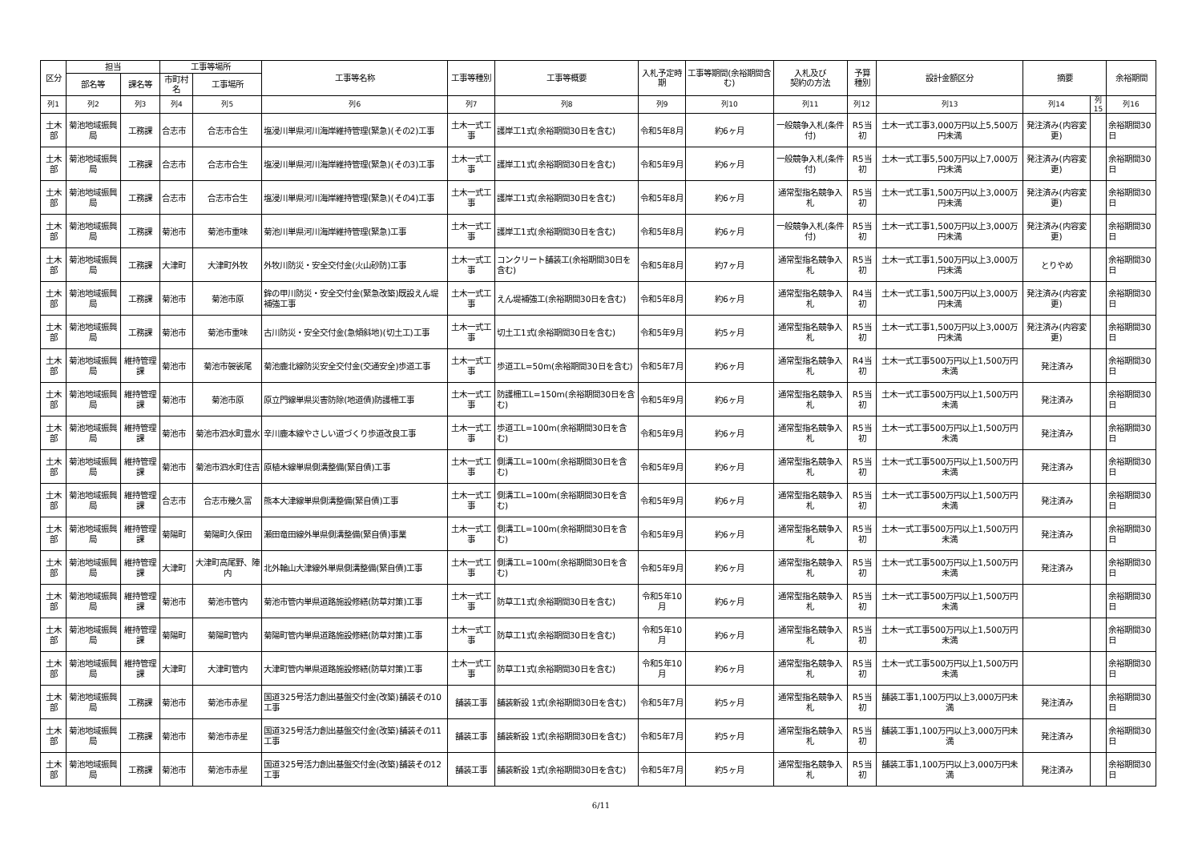| 区分 | 担当 | | 工事等場所 | | 工事等名称 | 工事等種別 | 工事等概要 | 入札予定時期 | 工事等期間(余裕期間含む) | 入札及び 契約の方法 | 予算 種別 | 設計金額区分 | 摘要 | | 余裕期間 |
| --- | --- | --- | --- | --- | --- | --- | --- | --- | --- | --- | --- | --- | --- | --- | --- |
| | 部名等 | 課名等 | 市町村名 | 工事場所 | | | | | | | | | | | |
| 列1 | 列2 | 列3 | 列4 | 列5 | 列6 | 列7 | 列8 | 列9 | 列10 | 列11 | 列12 | 列13 | 列14 | 列15 | 列16 |
| 土木部 | 菊池地域振興局 | 工務課 | 合志市 | 合志市合生 | 塩浸川単県河川海岸維持管理(緊急)(その2)工事 | 土木一式工事 | 護岸工1式(余裕期間30日を含む) | 令和5年8月 | 約6ヶ月 | 一般競争入札(条件付) | R5当初 | 土木一式工事3,000万円以上5,500万円未満 | 発注済み(内容変更) | | 余裕期間30日 |
| 土木部 | 菊池地域振興局 | 工務課 | 合志市 | 合志市合生 | 塩浸川単県河川海岸維持管理(緊急)(その3)工事 | 土木一式工事 | 護岸工1式(余裕期間30日を含む) | 令和5年9月 | 約6ヶ月 | 一般競争入札(条件付) | R5当初 | 土木一式工事5,500万円以上7,000万円未満 | 発注済み(内容変更) | | 余裕期間30日 |
| 土木部 | 菊池地域振興局 | 工務課 | 合志市 | 合志市合生 | 塩浸川単県河川海岸維持管理(緊急)(その4)工事 | 土木一式工事 | 護岸工1式(余裕期間30日を含む) | 令和5年8月 | 約6ヶ月 | 通常型指名競争入札 | R5当初 | 土木一式工事1,500万円以上3,000万円未満 | 発注済み(内容変更) | | 余裕期間30日 |
| 土木部 | 菊池地域振興局 | 工務課 | 菊池市 | 菊池市重味 | 菊池川単県河川海岸維持管理(緊急)工事 | 土木一式工事 | 護岸工1式(余裕期間30日を含む) | 令和5年8月 | 約6ヶ月 | 一般競争入札(条件付) | R5当初 | 土木一式工事1,500万円以上3,000万円未満 | 発注済み(内容変更) | | 余裕期間30日 |
| 土木部 | 菊池地域振興局 | 工務課 | 大津町 | 大津町外牧 | 外牧川防災・安全交付金(火山砂防)工事 | 土木一式工事 | コンクリート舗装工(余裕期間30日を含む) | 令和5年8月 | 約7ヶ月 | 通常型指名競争入札 | R5当初 | 土木一式工事1,500万円以上3,000万円未満 | とりやめ | | 余裕期間30日 |
| 土木部 | 菊池地域振興局 | 工務課 | 菊池市 | 菊池市原 | 鉾の甲川防災・安全交付金(緊急改築)既設えん堤補強工事 | 土木一式工事 | えん堤補強工(余裕期間30日を含む) | 令和5年8月 | 約6ヶ月 | 通常型指名競争入札 | R4当初 | 土木一式工事1,500万円以上3,000万円未満 | 発注済み(内容変更) | | 余裕期間30日 |
| 土木部 | 菊池地域振興局 | 工務課 | 菊池市 | 菊池市重味 | 古川防災・安全交付金(急傾斜地)(切土工)工事 | 土木一式工事 | 切土工1式(余裕期間30日を含む) | 令和5年9月 | 約5ヶ月 | 通常型指名競争入札 | R5当初 | 土木一式工事1,500万円以上3,000万円未満 | 発注済み(内容変更) | | 余裕期間30日 |
| 土木部 | 菊池地域振興局 | 維持管理課 | 菊池市 | 菊池市袈裟尾 | 菊池鹿北線防災安全交付金(交通安全)歩道工事 | 土木一式工事 | 歩道工L=50m(余裕期間30日を含む) | 令和5年7月 | 約6ヶ月 | 通常型指名競争入札 | R4当初 | 土木一式工事500万円以上1,500万円未満 | 発注済み | | 余裕期間30日 |
| 土木部 | 菊池地域振興局 | 維持管理課 | 菊池市 | 菊池市原 | 原立門線単県災害防除(地道債)防護柵工事 | 土木一式工事 | 防護柵工L=150m(余裕期間30日を含む) | 令和5年9月 | 約6ヶ月 | 通常型指名競争入札 | R5当初 | 土木一式工事500万円以上1,500万円未満 | 発注済み | | 余裕期間30日 |
| 土木部 | 菊池地域振興局 | 維持管理課 | 菊池市 | 菊池市泗水町豊水 | 辛川鹿本線やさしい道づくり歩道改良工事 | 土木一式工事 | 歩道工L=100m(余裕期間30日を含む) | 令和5年9月 | 約6ヶ月 | 通常型指名競争入札 | R5当初 | 土木一式工事500万円以上1,500万円未満 | 発注済み | | 余裕期間30日 |
| 土木部 | 菊池地域振興局 | 維持管理課 | 菊池市 | 菊池市泗水町住吉 | 原植木線単県側溝整備(緊自債)工事 | 土木一式工事 | 側溝工L=100m(余裕期間30日を含む) | 令和5年9月 | 約6ヶ月 | 通常型指名競争入札 | R5当初 | 土木一式工事500万円以上1,500万円未満 | 発注済み | | 余裕期間30日 |
| 土木部 | 菊池地域振興局 | 維持管理課 | 合志市 | 合志市幾久富 | 熊本大津線単県側溝整備(緊自債)工事 | 土木一式工事 | 側溝工L=100m(余裕期間30日を含む) | 令和5年9月 | 約6ヶ月 | 通常型指名競争入札 | R5当初 | 土木一式工事500万円以上1,500万円未満 | 発注済み | | 余裕期間30日 |
| 土木部 | 菊池地域振興局 | 維持管理課 | 菊陽町 | 菊陽町久保田 | 瀬田竜田線外単県側溝整備(緊自債)事業 | 土木一式工事 | 側溝工L=100m(余裕期間30日を含む) | 令和5年9月 | 約6ヶ月 | 通常型指名競争入札 | R5当初 | 土木一式工事500万円以上1,500万円未満 | 発注済み | | 余裕期間30日 |
| 土木部 | 菊池地域振興局 | 維持管理課 | 大津町 | 大津町高尾野、陣内 | 北外輪山大津線外単県側溝整備(緊自債)工事 | 土木一式工事 | 側溝工L=100m(余裕期間30日を含む) | 令和5年9月 | 約6ヶ月 | 通常型指名競争入札 | R5当初 | 土木一式工事500万円以上1,500万円未満 | 発注済み | | 余裕期間30日 |
| 土木部 | 菊池地域振興局 | 維持管理課 | 菊池市 | 菊池市管内 | 菊池市管内単県道路施設修繕(防草対策)工事 | 土木一式工事 | 防草工1式(余裕期間30日を含む) | 令和5年10月 | 約6ヶ月 | 通常型指名競争入札 | R5当初 | 土木一式工事500万円以上1,500万円未満 | | | 余裕期間30日 |
| 土木部 | 菊池地域振興局 | 維持管理課 | 菊陽町 | 菊陽町管内 | 菊陽町管内単県道路施設修繕(防草対策)工事 | 土木一式工事 | 防草工1式(余裕期間30日を含む) | 令和5年10月 | 約6ヶ月 | 通常型指名競争入札 | R5当初 | 土木一式工事500万円以上1,500万円未満 | | | 余裕期間30日 |
| 土木部 | 菊池地域振興局 | 維持管理課 | 大津町 | 大津町管内 | 大津町管内単県道路施設修繕(防草対策)工事 | 土木一式工事 | 防草工1式(余裕期間30日を含む) | 令和5年10月 | 約6ヶ月 | 通常型指名競争入札 | R5当初 | 土木一式工事500万円以上1,500万円未満 | | | 余裕期間30日 |
| 土木部 | 菊池地域振興局 | 工務課 | 菊池市 | 菊池市赤星 | 国道325号活力創出基盤交付金(改築)舗装その10工事 | 舗装工事 | 舗装新設 1式(余裕期間30日を含む) | 令和5年7月 | 約5ヶ月 | 通常型指名競争入札 | R5当初 | 舗装工事1,100万円以上3,000万円未満 | 発注済み | | 余裕期間30日 |
| 土木部 | 菊池地域振興局 | 工務課 | 菊池市 | 菊池市赤星 | 国道325号活力創出基盤交付金(改築)舗装その11工事 | 舗装工事 | 舗装新設 1式(余裕期間30日を含む) | 令和5年7月 | 約5ヶ月 | 通常型指名競争入札 | R5当初 | 舗装工事1,100万円以上3,000万円未満 | 発注済み | | 余裕期間30日 |
| 土木部 | 菊池地域振興局 | 工務課 | 菊池市 | 菊池市赤星 | 国道325号活力創出基盤交付金(改築)舗装その12工事 | 舗装工事 | 舗装新設 1式(余裕期間30日を含む) | 令和5年7月 | 約5ヶ月 | 通常型指名競争入札 | R5当初 | 舗装工事1,100万円以上3,000万円未満 | 発注済み | | 余裕期間30日 |
6/11